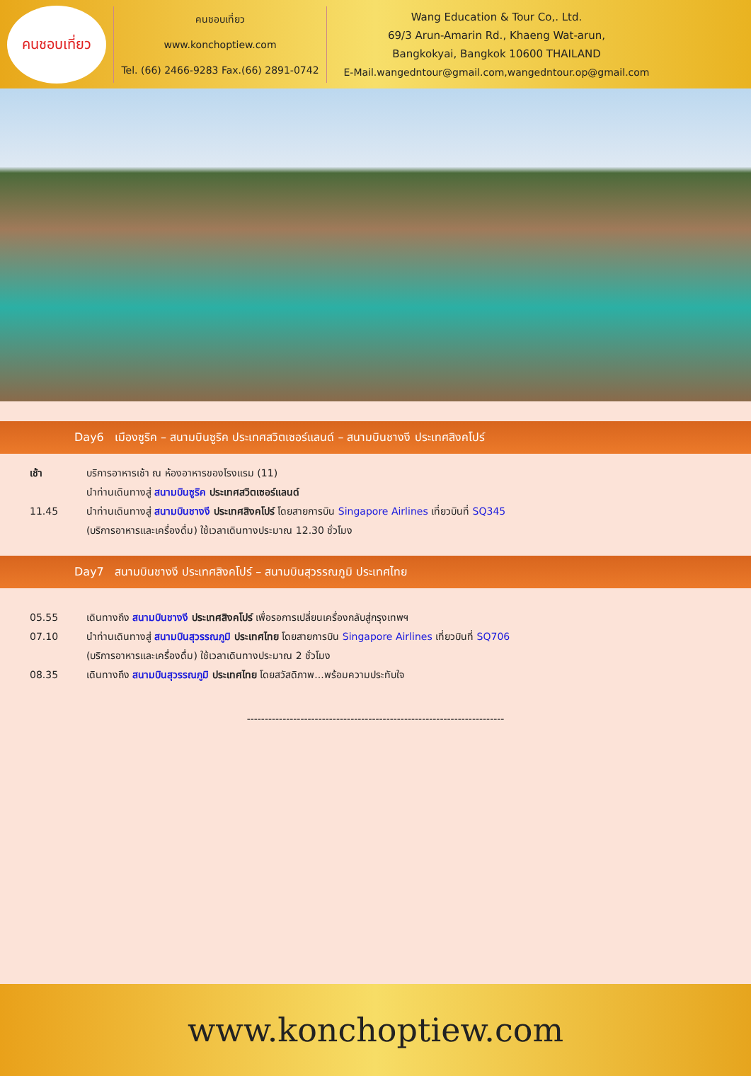คนชอบเที่ยว
คนชอบเที่ยว
www.konchoptiew.com
Tel. (66) 2466-9283 Fax.(66) 2891-0742
Wang Education & Tour Co,. Ltd.
69/3 Arun-Amarin Rd., Khaeng Wat-arun,
Bangkokyai, Bangkok 10600 THAILAND
E-Mail.wangedntour@gmail.com,wangedntour.op@gmail.com
Day6 เมืองซูริค – สนามบินซูริค ประเทศสวิตเซอร์แลนด์ – สนามบินชางงี ประเทศสิงคโปร์
เช้า บริการอาหารเช้า ณ ห้องอาหารของโรงแรม (11)
นำท่านเดินทางสู่ สนามบินซูริค ประเทศสวิตเซอร์แลนด์
11.45 นำท่านเดินทางสู่ สนามบินชางงี ประเทศสิงคโปร์ โดยสายการบิน Singapore Airlines เที่ยวบินที่ SQ345
(บริการอาหารและเครื่องดื่ม) ใช้เวลาเดินทางประมาณ 12.30 ชั่วโมง
Day7 สนามบินชางงี ประเทศสิงคโปร์ – สนามบินสุวรรณภูมิ ประเทศไทย
05.55 เดินทางถึง สนามบินชางงี ประเทศสิงคโปร์ เพื่อรอการเปลี่ยนเครื่องกลับสู่กรุงเทพฯ
07.10 นำท่านเดินทางสู่ สนามบินสุวรรณภูมิ ประเทศไทย โดยสายการบิน Singapore Airlines เที่ยวบินที่ SQ706
(บริการอาหารและเครื่องดื่ม) ใช้เวลาเดินทางประมาณ 2 ชั่วโมง
08.35 เดินทางถึง สนามบินสุวรรณภูมิ ประเทศไทย โดยสวัสดิภาพ...พร้อมความประทับใจ
------------------------------------------------------------------------
www.konchoptiew.com